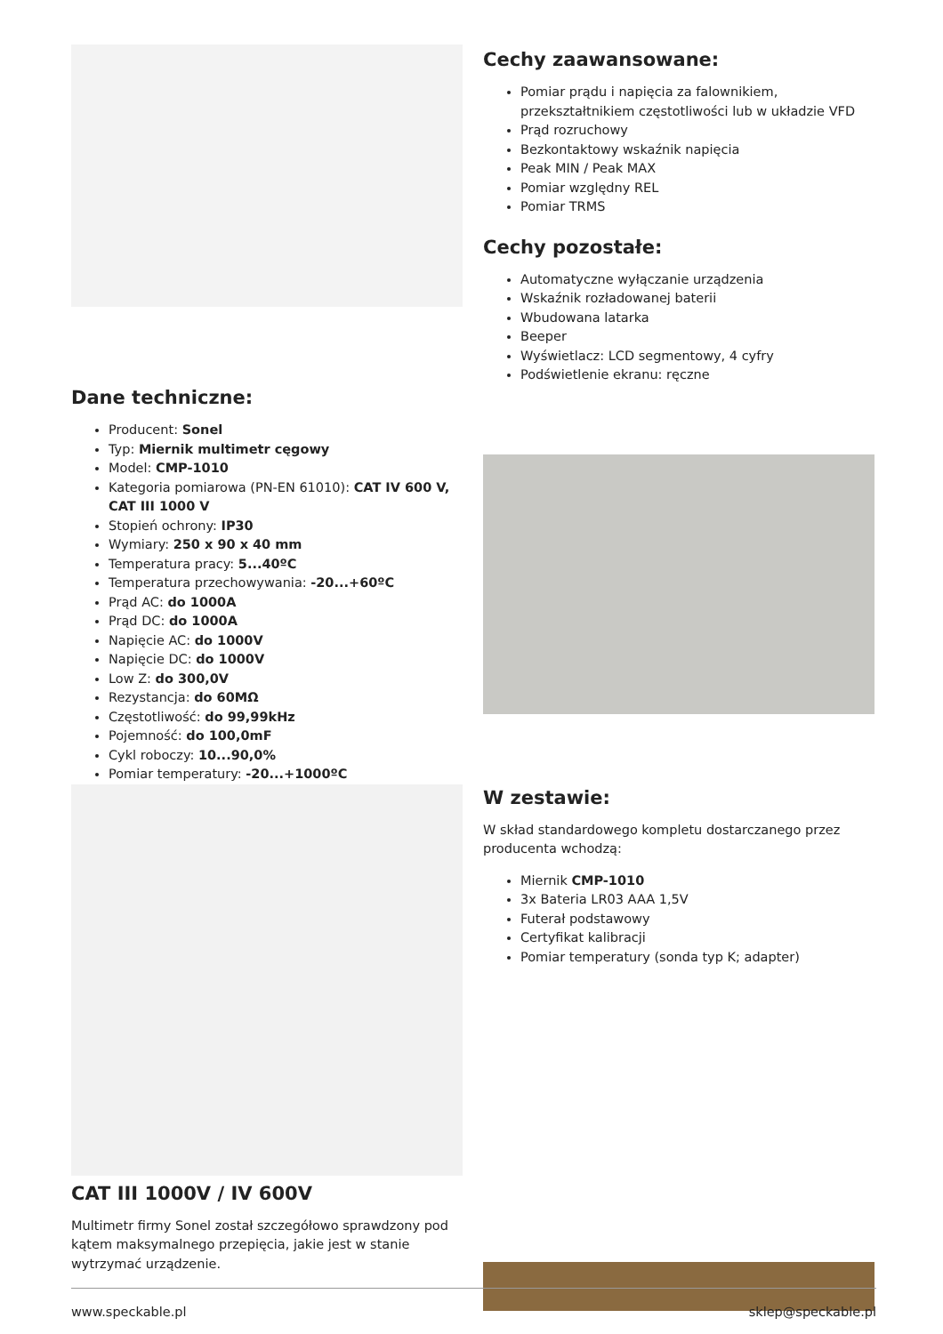Dane techniczne:
Producent: Sonel
Typ: Miernik multimetr cęgowy
Model: CMP-1010
Kategoria pomiarowa (PN-EN 61010): CAT IV 600 V, CAT III 1000 V
Stopień ochrony: IP30
Wymiary: 250 x 90 x 40 mm
Temperatura pracy: 5...40ºC
Temperatura przechowywania: -20...+60ºC
Prąd AC: do 1000A
Prąd DC: do 1000A
Napięcie AC: do 1000V
Napięcie DC: do 1000V
Low Z: do 300,0V
Rezystancja: do 60MΩ
Częstotliwość: do 99,99kHz
Pojemność: do 100,0mF
Cykl roboczy: 10...90,0%
Pomiar temperatury: -20...+1000ºC
CAT III 1000V / IV 600V
Multimetr firmy Sonel został szczegółowo sprawdzony pod kątem maksymalnego przepięcia, jakie jest w stanie wytrzymać urządzenie.
Cechy zaawansowane:
Pomiar prądu i napięcia za falownikiem, przekształtnikiem częstotliwości lub w układzie VFD
Prąd rozruchowy
Bezkontaktowy wskaźnik napięcia
Peak MIN / Peak MAX
Pomiar względny REL
Pomiar TRMS
Cechy pozostałe:
Automatyczne wyłączanie urządzenia
Wskaźnik rozładowanej baterii
Wbudowana latarka
Beeper
Wyświetlacz: LCD segmentowy, 4 cyfry
Podświetlenie ekranu: ręczne
W zestawie:
W skład standardowego kompletu dostarczanego przez producenta wchodzą:
Miernik CMP-1010
3x Bateria LR03 AAA 1,5V
Futerał podstawowy
Certyfikat kalibracji
Pomiar temperatury (sonda typ K; adapter)
www.speckable.pl sklep@speckable.pl